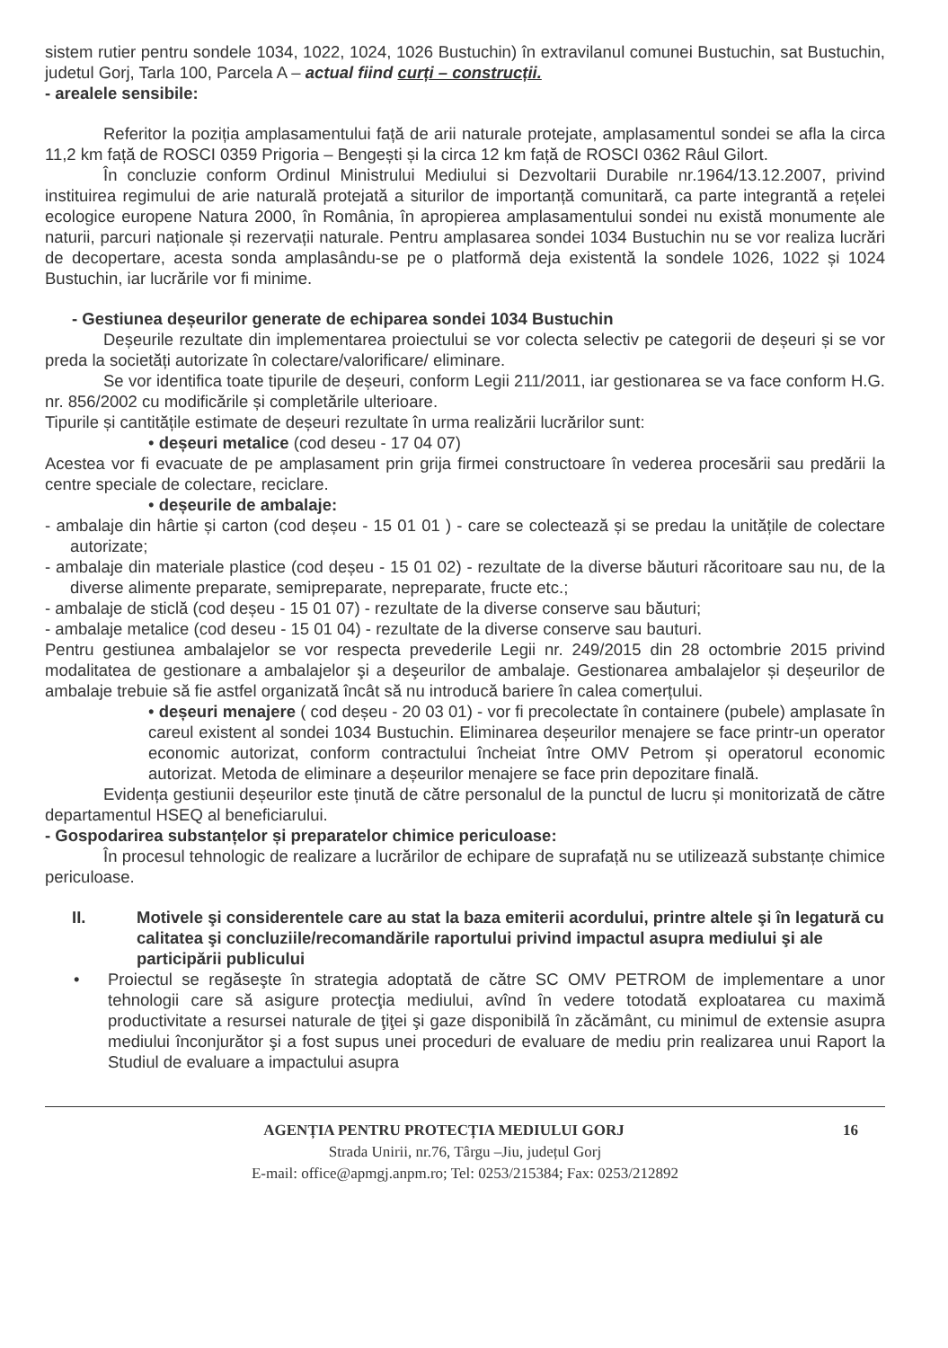sistem rutier pentru sondele 1034, 1022, 1024, 1026 Bustuchin) în extravilanul comunei Bustuchin, sat Bustuchin, judetul Gorj, Tarla 100, Parcela A – actual fiind curți – construcții.
- arealele sensibile:
Referitor la poziția amplasamentului față de arii naturale protejate, amplasamentul sondei se afla la circa 11,2 km față de ROSCI 0359 Prigoria – Bengești și la circa 12 km față de ROSCI 0362 Râul Gilort.
În concluzie conform Ordinul Ministrului Mediului si Dezvoltarii Durabile nr.1964/13.12.2007, privind instituirea regimului de arie naturală protejată a siturilor de importanță comunitară, ca parte integrantă a rețelei ecologice europene Natura 2000, în România, în apropierea amplasamentului sondei nu există monumente ale naturii, parcuri naționale și rezervații naturale. Pentru amplasarea sondei 1034 Bustuchin nu se vor realiza lucrări de decopertare, acesta sonda amplasându-se pe o platformă deja existentă la sondele 1026, 1022 și 1024 Bustuchin, iar lucrările vor fi minime.
- Gestiunea deșeurilor generate de echiparea sondei 1034 Bustuchin
Deșeurile rezultate din implementarea proiectului se vor colecta selectiv pe categorii de deșeuri și se vor preda la societăți autorizate în colectare/valorificare/ eliminare.
Se vor identifica toate tipurile de deșeuri, conform Legii 211/2011, iar gestionarea se va face conform H.G. nr. 856/2002 cu modificările și completările ulterioare.
Tipurile și cantitățile estimate de deșeuri rezultate în urma realizării lucrărilor sunt:
• deșeuri metalice (cod deseu - 17 04 07)
Acestea vor fi evacuate de pe amplasament prin grija firmei constructoare în vederea procesării sau predării la centre speciale de colectare, reciclare.
• deșeurile de ambalaje:
- ambalaje din hârtie și carton (cod deșeu - 15 01 01 ) - care se colectează și se predau la unitățile de colectare autorizate;
- ambalaje din materiale plastice (cod deșeu - 15 01 02) - rezultate de la diverse băuturi răcoritoare sau nu, de la diverse alimente preparate, semipreparate, nepreparate, fructe etc.;
- ambalaje de sticlă (cod deșeu - 15 01 07) - rezultate de la diverse conserve sau băuturi;
- ambalaje metalice (cod deseu - 15 01 04) - rezultate de la diverse conserve sau bauturi.
Pentru gestiunea ambalajelor se vor respecta prevederile Legii nr. 249/2015 din 28 octombrie 2015 privind modalitatea de gestionare a ambalajelor şi a deşeurilor de ambalaje. Gestionarea ambalajelor și deșeurilor de ambalaje trebuie să fie astfel organizată încât să nu introducă bariere în calea comerțului.
• deșeuri menajere ( cod deșeu - 20 03 01) - vor fi precolectate în containere (pubele) amplasate în careul existent al sondei 1034 Bustuchin. Eliminarea deșeurilor menajere se face printr-un operator economic autorizat, conform contractului încheiat între OMV Petrom și operatorul economic autorizat. Metoda de eliminare a deșeurilor menajere se face prin depozitare finală.
Evidența gestiunii deșeurilor este ținută de către personalul de la punctul de lucru și monitorizată de către departamentul HSEQ al beneficiarului.
- Gospodarirea substanțelor și preparatelor chimice periculoase:
În procesul tehnologic de realizare a lucrărilor de echipare de suprafață nu se utilizează substanțe chimice periculoase.
II. Motivele şi considerentele care au stat la baza emiterii acordului, printre altele şi în legatură cu calitatea şi concluziile/recomandările raportului privind impactul asupra mediului şi ale participării publicului
• Proiectul se regăseşte în strategia adoptată de către SC OMV PETROM de implementare a unor tehnologii care să asigure protecţia mediului, avînd în vedere totodată exploatarea cu maximă productivitate a resursei naturale de ţiţei şi gaze disponibilă în zăcământ, cu minimul de extensie asupra mediului înconjurător şi a fost supus unei proceduri de evaluare de mediu prin realizarea unui Raport la Studiul de evaluare a impactului asupra
16 AGENȚIA PENTRU PROTECȚIA MEDIULUI GORJ
Strada Unirii, nr.76, Târgu –Jiu, județul Gorj
E-mail: office@apmgj.anpm.ro; Tel: 0253/215384; Fax: 0253/212892